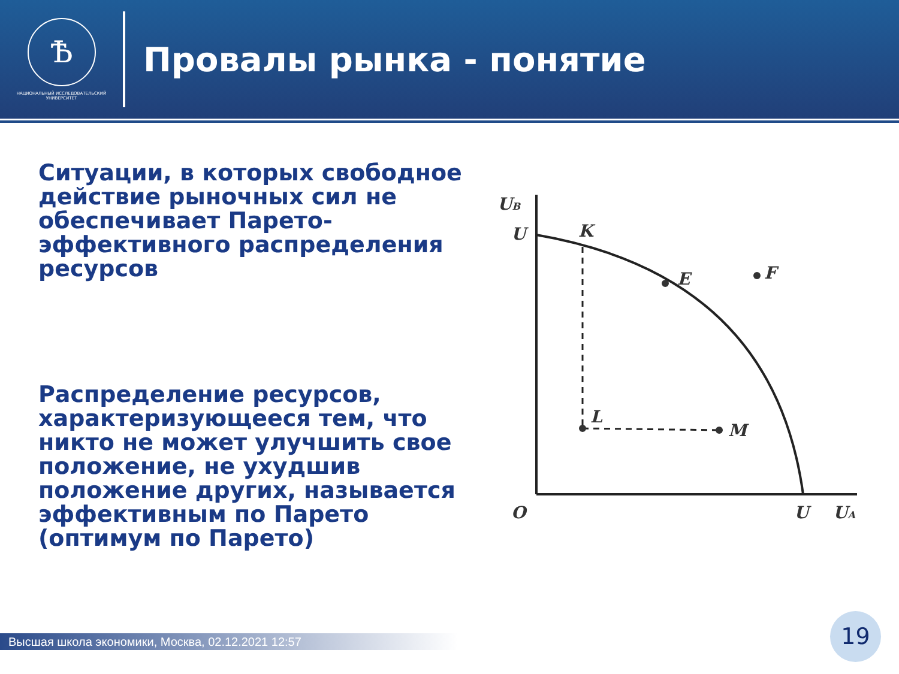Ѣ
НАЦИОНАЛЬНЫЙ ИССЛЕДОВАТЕЛЬСКИЙ
УНИВЕРСИТЕТ
Провалы рынка - понятие
Ситуации, в которых свободное действие рыночных сил не обеспечивает Парето-эффективного распределения ресурсов
Распределение ресурсов, характеризующееся тем, что никто не может улучшить свое положение, не ухудшив положение других, называется эффективным по Парето (оптимум по Парето)
UB
U
K
E
F
L
M
O
U
UA
Высшая школа экономики, Москва, 02.12.2021 12:57
19